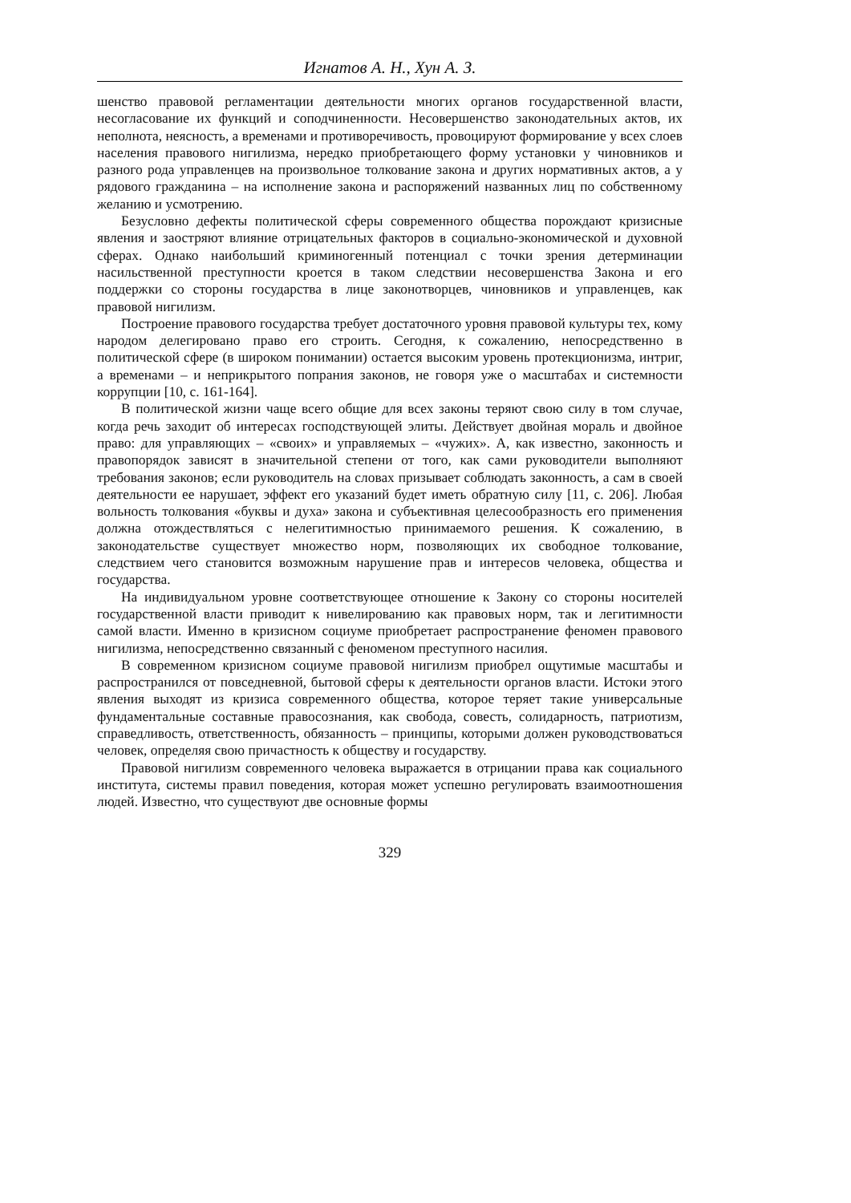Игнатов А. Н., Хун А. З.
шенство правовой регламентации деятельности многих органов государственной власти, несогласование их функций и соподчиненности. Несовершенство законодательных актов, их неполнота, неясность, а временами и противоречивость, провоцируют формирование у всех слоев населения правового нигилизма, нередко приобретающего форму установки у чиновников и разного рода управленцев на произвольное толкование закона и других нормативных актов, а у рядового гражданина – на исполнение закона и распоряжений названных лиц по собственному желанию и усмотрению.
Безусловно дефекты политической сферы современного общества порождают кризисные явления и заостряют влияние отрицательных факторов в социально-экономической и духовной сферах. Однако наибольший криминогенный потенциал с точки зрения детерминации насильственной преступности кроется в таком следствии несовершенства Закона и его поддержки со стороны государства в лице законотворцев, чиновников и управленцев, как правовой нигилизм.
Построение правового государства требует достаточного уровня правовой культуры тех, кому народом делегировано право его строить. Сегодня, к сожалению, непосредственно в политической сфере (в широком понимании) остается высоким уровень протекционизма, интриг, а временами – и неприкрытого попрания законов, не говоря уже о масштабах и системности коррупции [10, с. 161-164].
В политической жизни чаще всего общие для всех законы теряют свою силу в том случае, когда речь заходит об интересах господствующей элиты. Действует двойная мораль и двойное право: для управляющих – «своих» и управляемых – «чужих». А, как известно, законность и правопорядок зависят в значительной степени от того, как сами руководители выполняют требования законов; если руководитель на словах призывает соблюдать законность, а сам в своей деятельности ее нарушает, эффект его указаний будет иметь обратную силу [11, с. 206]. Любая вольность толкования «буквы и духа» закона и субъективная целесообразность его применения должна отождествляться с нелегитимностью принимаемого решения. К сожалению, в законодательстве существует множество норм, позволяющих их свободное толкование, следствием чего становится возможным нарушение прав и интересов человека, общества и государства.
На индивидуальном уровне соответствующее отношение к Закону со стороны носителей государственной власти приводит к нивелированию как правовых норм, так и легитимности самой власти. Именно в кризисном социуме приобретает распространение феномен правового нигилизма, непосредственно связанный с феноменом преступного насилия.
В современном кризисном социуме правовой нигилизм приобрел ощутимые масштабы и распространился от повседневной, бытовой сферы к деятельности органов власти. Истоки этого явления выходят из кризиса современного общества, которое теряет такие универсальные фундаментальные составные правосознания, как свобода, совесть, солидарность, патриотизм, справедливость, ответственность, обязанность – принципы, которыми должен руководствоваться человек, определяя свою причастность к обществу и государству.
Правовой нигилизм современного человека выражается в отрицании права как социального института, системы правил поведения, которая может успешно регулировать взаимоотношения людей. Известно, что существуют две основные формы
329